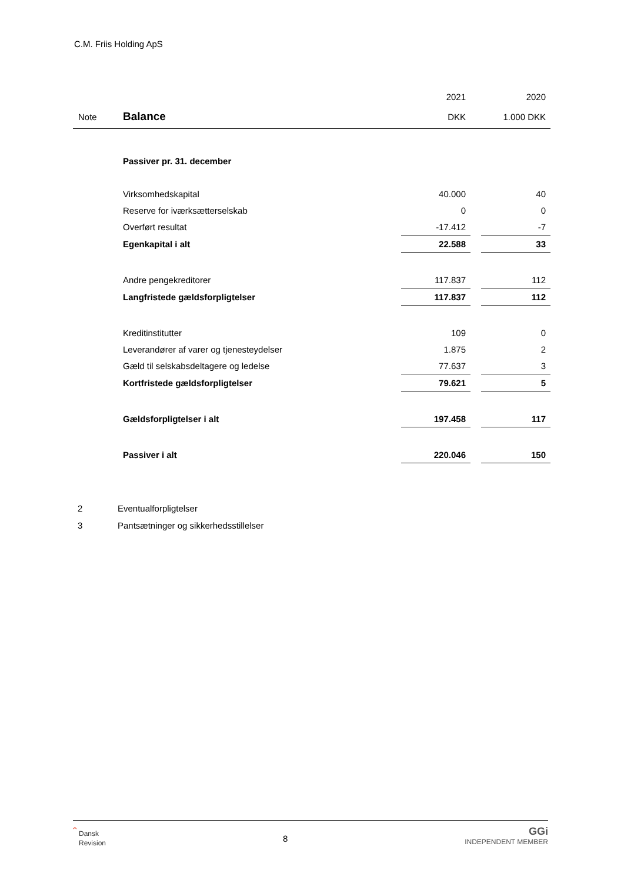C.M. Friis Holding ApS
| | | 2021 | | 2020 |
| Note | Balance | DKK | | 1.000 DKK |
| | Passiver pr. 31. december | | | |
| | Virksomhedskapital | 40.000 | | 40 |
| | Reserve for iværksætterselskab | 0 | | 0 |
| | Overført resultat | -17.412 | | -7 |
| | Egenkapital i alt | 22.588 | | 33 |
| | Andre pengekreditorer | 117.837 | | 112 |
| | Langfristede gældsforpligtelser | 117.837 | | 112 |
| | Kreditinstitutter | 109 | | 0 |
| | Leverandører af varer og tjenesteydelser | 1.875 | | 2 |
| | Gæld til selskabsdeltagere og ledelse | 77.637 | | 3 |
| | Kortfristede gældsforpligtelser | 79.621 | | 5 |
| | Gældsforpligtelser i alt | 197.458 | | 117 |
| | Passiver i alt | 220.046 | | 150 |
2 Eventualforpligtelser
3 Pantsætninger og sikkerhedsstillelser
ˆ Dansk
Revision
8
GGi
INDEPENDENT MEMBER